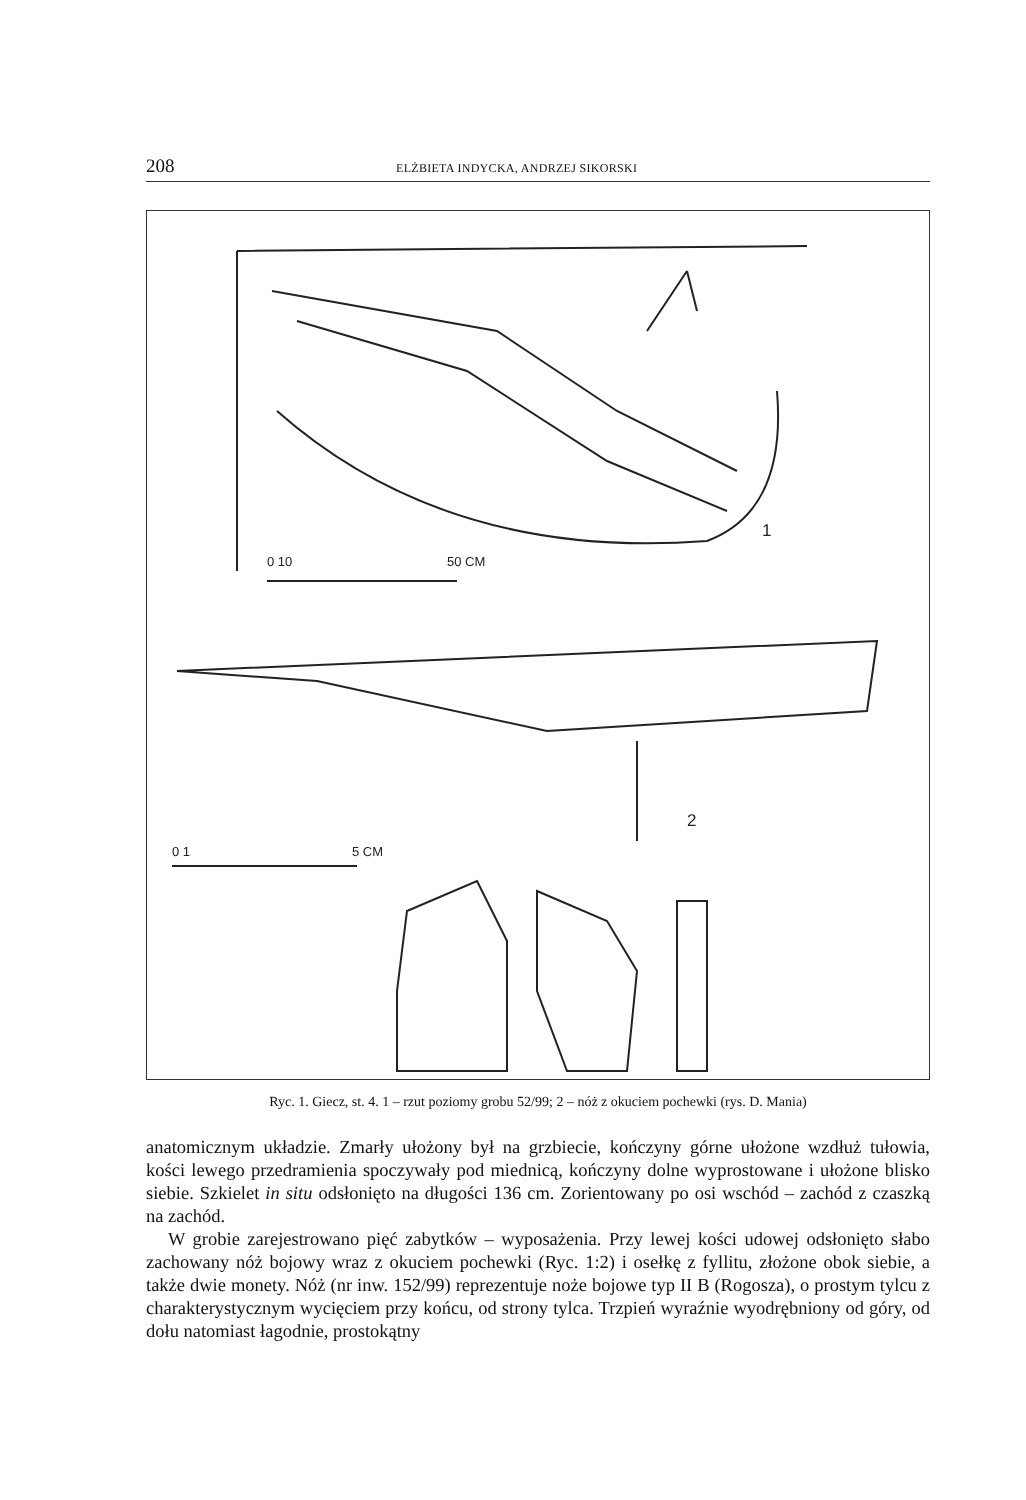208 ELŻBIETA INDYCKA, ANDRZEJ SIKORSKI
0 10
50 CM
1
2
0 1
5 CM
Ryc. 1. Giecz, st. 4. 1 – rzut poziomy grobu 52/99; 2 – nóż z okuciem pochewki (rys. D. Mania)
anatomicznym układzie. Zmarły ułożony był na grzbiecie, kończyny górne ułożone wzdłuż tułowia, kości lewego przedramienia spoczywały pod miednicą, kończyny dolne wyprostowane i ułożone blisko siebie. Szkielet in situ odsłonięto na długości 136 cm. Zorientowany po osi wschód – zachód z czaszką na zachód.
W grobie zarejestrowano pięć zabytków – wyposażenia. Przy lewej kości udowej odsłonięto słabo zachowany nóż bojowy wraz z okuciem pochewki (Ryc. 1:2) i osełkę z fyllitu, złożone obok siebie, a także dwie monety. Nóż (nr inw. 152/99) reprezentuje noże bojowe typ II B (Rogosza), o prostym tylcu z charakterystycznym wycięciem przy końcu, od strony tylca. Trzpień wyraźnie wyodrębniony od góry, od dołu natomiast łagodnie, prostokątny